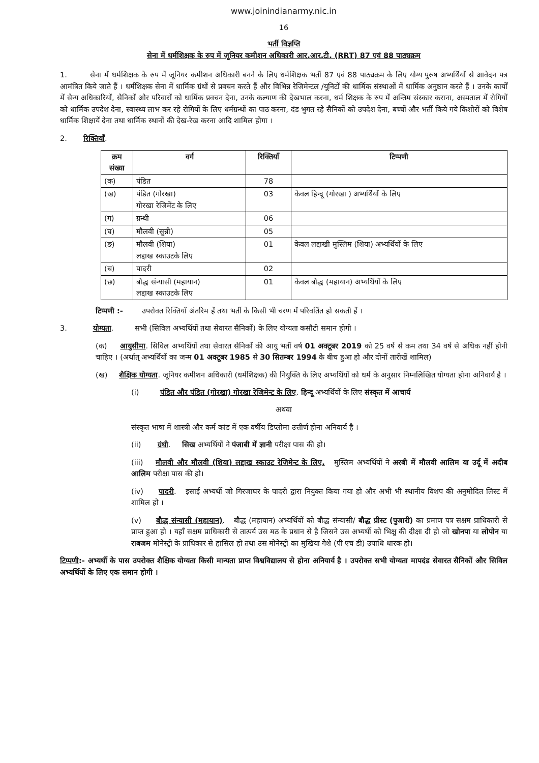www.joinindianarmy.nic.in
16
भर्ती विज्ञप्ति
सेना में धर्मशिक्षक के रुप में जूनियर कमीशन अधिकारी आर.आर.टी. (RRT) 87 एवं 88 पाठ्यक्रम
1. सेना में धर्मशिक्षक के रुप में जूनियर कमीशन अधिकारी बनने के लिए धर्मशिक्षक भर्ती 87 एवं 88 पाठ्यक्रम के लिए योग्य पुरुष अभ्यर्थियों से आवेदन पत्र आमंत्रित किये जाते हैं । धर्मशिक्षक सेना में धार्मिक ग्रंथों से प्रवचन करते हैं और विभिन्न रेजिमेन्टल /यूनिटों की धार्मिक संस्थाओं में धार्मिक अनुष्ठान करते हैं । उनके कार्यों में सैन्य अधिकारियों, सैनिकों और परिवारों को धार्मिक प्रवचन देना, उनके कल्याण की देखभाल करना, धर्म शिक्षक के रुप में अन्तिम संस्कार कराना, अस्पताल में रोगियों को धार्मिक उपदेश देना, स्वास्थ्य लाभ कर रहे रोगियों के लिए धर्मग्रन्थों का पाठ करना, दंड भुगत रहे सैनिकों को उपदेश देना, बच्चों और भर्ती किये गये किशोरों को विशेष धार्मिक शिक्षायें देना तथा धार्मिक स्थानों की देख-रेख करना आदि शामिल होगा ।
2. रिक्तियाँ.
| क्रम संख्या | वर्ग | रिक्तियाँ | टिप्पणी |
| --- | --- | --- | --- |
| (क) | पंडित | 78 | |
| (ख) | पंडित (गोरखा) गोरखा रेजिमेंट के लिए | 03 | केवल हिन्दू (गोरखा ) अभ्यर्थियों के लिए |
| (ग) | ग्रन्थी | 06 | |
| (घ) | मौलवी (सुन्नी) | 05 | |
| (ङ) | मौलवी (शिया) लद्दाख स्काउटके लिए | 01 | केवल लद्दाखी मुस्लिम (शिया) अभ्यर्थियों के लिए |
| (च) | पादरी | 02 | |
| (छ) | बौद्ध संन्यासी (महायान) लद्दाख स्काउटके लिए | 01 | केवल बौद्ध (महायान) अभ्यर्थियों के लिए |
टिप्पणी :- उपरोक्त रिक्तियाँ अंतरिम हैं तथा भर्ती के किसी भी चरण में परिवर्तित हो सकती हैं ।
3. योग्यता. सभी (सिविल अभ्यर्थियों तथा सेवारत सैनिकों) के लिए योग्यता कसौटी समान होगी ।
(क) आयुसीमा. सिविल अभ्यर्थियों तथा सेवारत सैनिकों की आयु भर्ती वर्ष 01 अक्टूबर 2019 को 25 वर्ष से कम तथा 34 वर्ष से अधिक नहीं होनी चाहिए । (अर्थात् अभ्यर्थियों का जन्म 01 अक्टूबर 1985 से 30 सितम्बर 1994 के बीच हुआ हो और दोनों तारीखें शामिल)
(ख) शैक्षिक योग्यता. जूनियर कमीशन अधिकारी (धर्मशिक्षक) की नियुक्ति के लिए अभ्यर्थियों को धर्म के अनुसार निम्नलिखित योग्यता होना अनिवार्य है ।
(i) पंडित और पंडित (गोरखा) गोरखा रेजिमेन्ट के लिए. हिन्दू अभ्यर्थियों के लिए संस्कृत में आचार्य
अथवा
संस्कृत भाषा में शास्त्री और कर्म कांड में एक वर्षीय डिप्लोमा उत्तीर्ण होना अनिवार्य है ।
(ii) ग्रंथी. सिख अभ्यर्थियों ने पंजाबी में ज्ञानी परीक्षा पास की हो।
(iii) मौलवी और मौलवी (शिया) लद्दाख स्काउट रेजिमेन्ट के लिए. मुस्लिम अभ्यर्थियों ने अरबी में मौलवी आलिम या उर्दू में अदीब आलिम परीक्षा पास की हो।
(iv) पादरी. इसाई अभ्यर्थी जो गिरजाघर के पादरी द्वारा नियुक्त किया गया हो और अभी भी स्थानीय विशप की अनुमोदित लिस्ट में शामिल हो ।
(v) बौद्ध संन्यासी (महायान). बौद्ध (महायान) अभ्यर्थियों को बौद्ध संन्यासी/ बौद्ध प्रीस्ट (पुजारी) का प्रमाण पत्र सक्षम प्राधिकारी से प्राप्त हुआ हो । यहाँ सक्षम प्राधिकारी से तात्पर्य उस मठ के प्रधान से है जिसने उस अभ्यर्थी को भिक्षु की दीक्षा दी हो जो खोनपा या लोपोन या राबजम मोनेस्ट्री के प्राधिकार से हासिल हो तथा उस मोनेस्ट्री का मुखिया गेशे (पी एच डी) उपाधि धारक हो।
टिप्पणी:- अभ्यर्थी के पास उपरोक्त शैक्षिक योग्यता किसी मान्यता प्राप्त विश्वविद्यालय से होना अनियार्य है । उपरोक्त सभी योग्यता मापदंड सेवारत सैनिकों और सिविल अभ्यर्थियों के लिए एक समान होगी ।